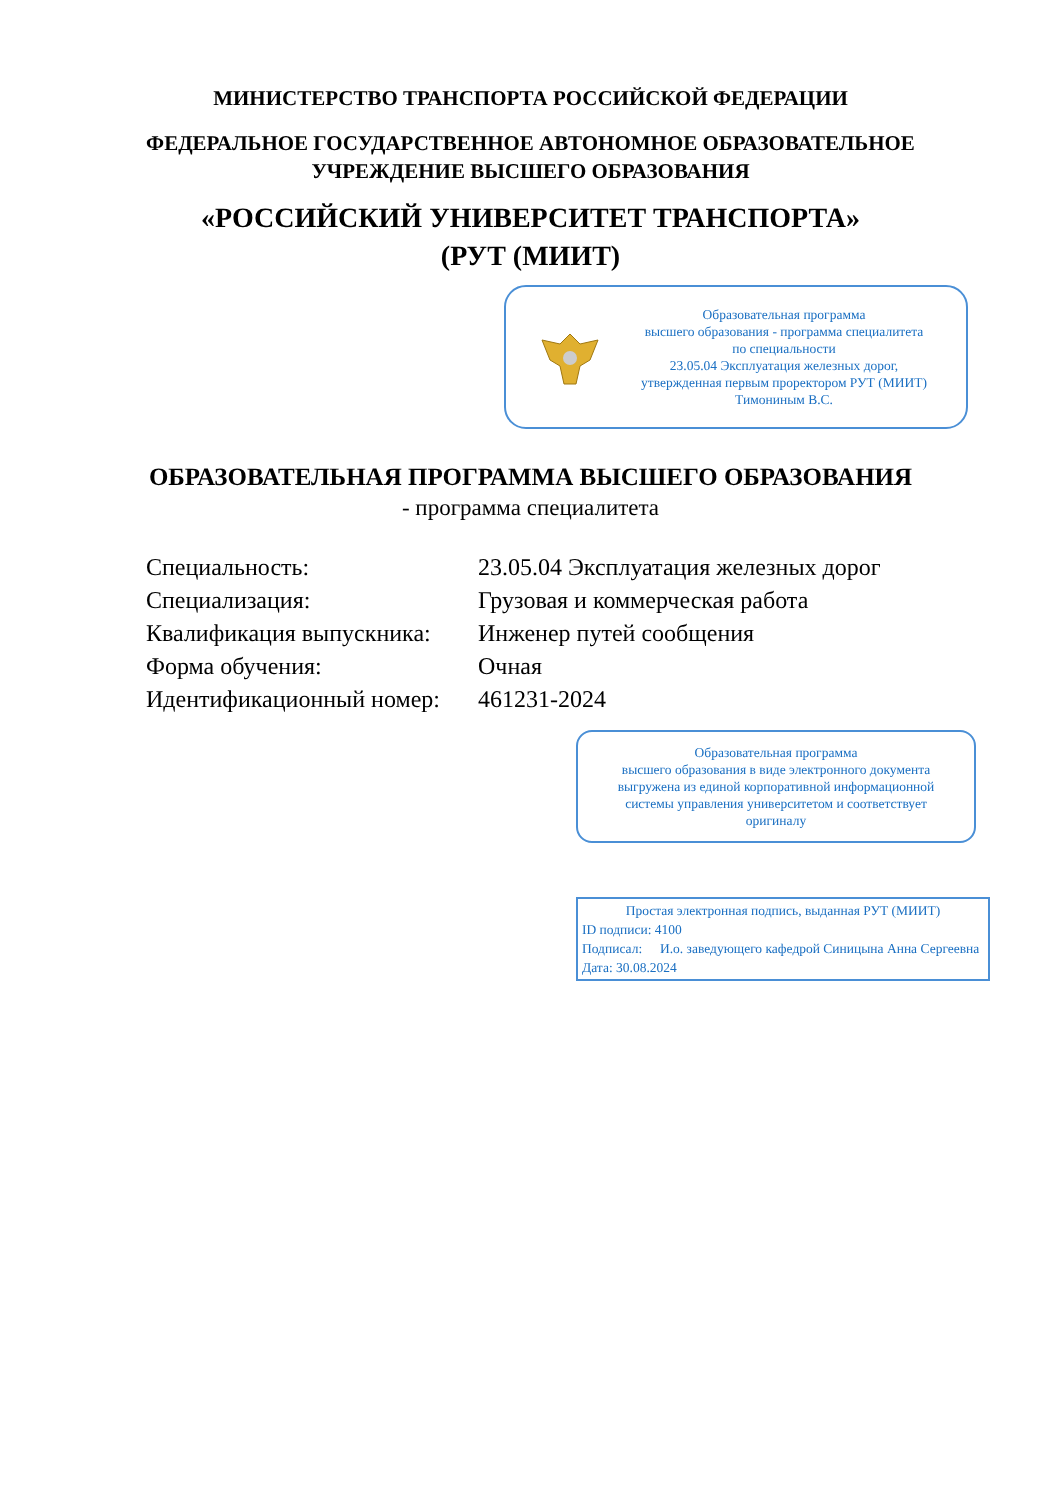МИНИСТЕРСТВО ТРАНСПОРТА РОССИЙСКОЙ ФЕДЕРАЦИИ
ФЕДЕРАЛЬНОЕ ГОСУДАРСТВЕННОЕ АВТОНОМНОЕ ОБРАЗОВАТЕЛЬНОЕ
УЧРЕЖДЕНИЕ ВЫСШЕГО ОБРАЗОВАНИЯ
«РОССИЙСКИЙ УНИВЕРСИТЕТ ТРАНСПОРТА»
(РУТ (МИИТ)
Образовательная программа
высшего образования - программа специалитета
по специальности
23.05.04 Эксплуатация железных дорог,
утвержденная первым проректором РУТ (МИИТ)
Тимониным В.С.
ОБРАЗОВАТЕЛЬНАЯ ПРОГРАММА ВЫСШЕГО ОБРАЗОВАНИЯ
- программа специалитета
| Специальность: | 23.05.04 Эксплуатация железных дорог |
| Специализация: | Грузовая и коммерческая работа |
| Квалификация выпускника: | Инженер путей сообщения |
| Форма обучения: | Очная |
| Идентификационный номер: | 461231-2024 |
Образовательная программа
высшего образования в виде электронного документа
выгружена из единой корпоративной информационной
системы управления университетом и соответствует
оригиналу
Простая электронная подпись, выданная РУТ (МИИТ)
ID подписи: 4100
| Подписал: | И.о. заведующего кафедрой Синицына Анна Сергеевна |
Дата: 30.08.2024